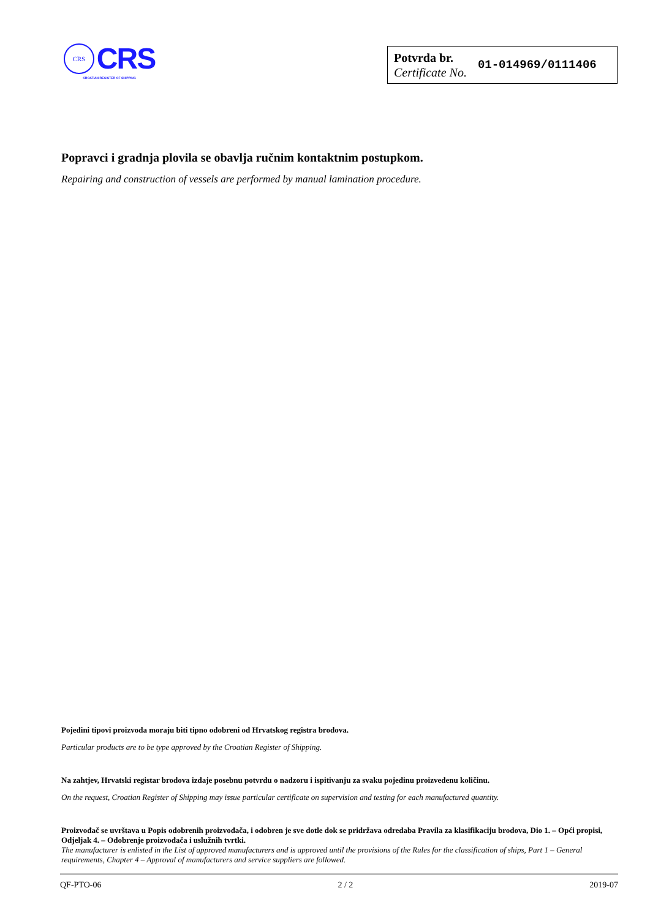CRS
CRS
CROATIAN REGISTER OF SHIPPING
Potvrda br.
Certificate No.
01-014969/0111406
Popravci i gradnja plovila se obavlja ručnim kontaktnim postupkom.
Repairing and construction of vessels are performed by manual lamination procedure.
Pojedini tipovi proizvoda moraju biti tipno odobreni od Hrvatskog registra brodova.
Particular products are to be type approved by the Croatian Register of Shipping.
Na zahtjev, Hrvatski registar brodova izdaje posebnu potvrdu o nadzoru i ispitivanju za svaku pojedinu proizvedenu količinu.
On the request, Croatian Register of Shipping may issue particular certificate on supervision and testing for each manufactured quantity.
Proizvođač se uvrštava u Popis odobrenih proizvođača, i odobren je sve dotle dok se pridržava odredaba Pravila za klasifikaciju brodova, Dio 1. – Opći propisi, Odjeljak 4. – Odobrenje proizvođača i uslužnih tvrtki.
The manufacturer is enlisted in the List of approved manufacturers and is approved until the provisions of the Rules for the classification of ships, Part 1 – General requirements, Chapter 4 – Approval of manufacturers and service suppliers are followed.
QF-PTO-06 2 / 2 2019-07